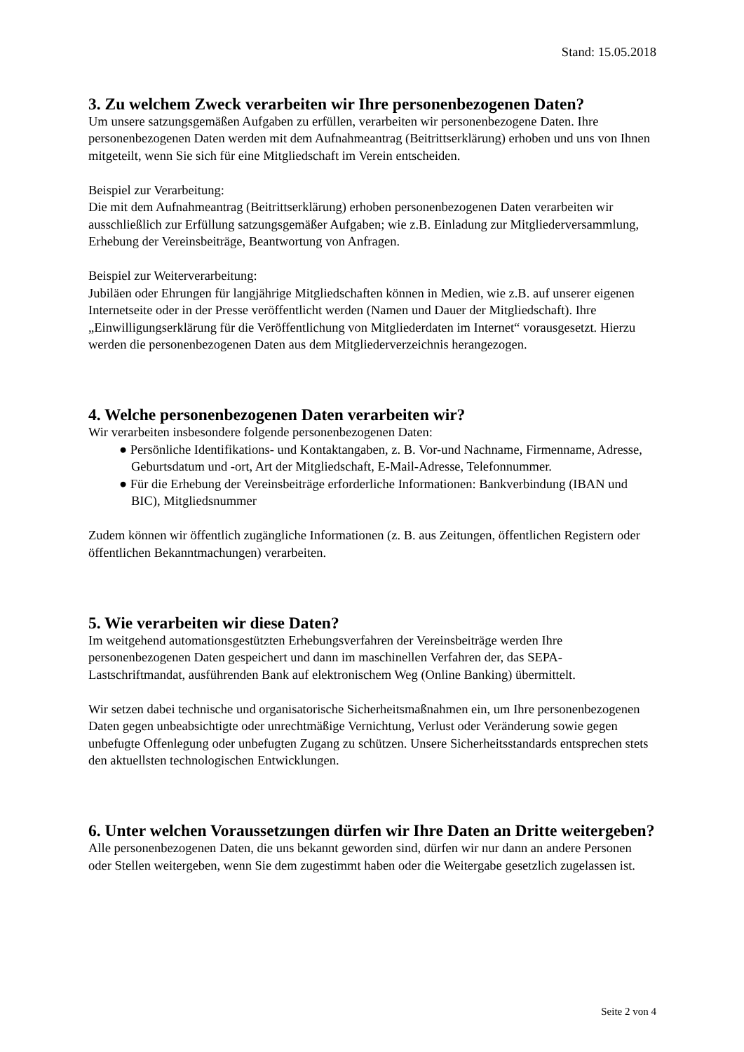Stand: 15.05.2018
3. Zu welchem Zweck verarbeiten wir Ihre personenbezogenen Daten?
Um unsere satzungsgemäßen Aufgaben zu erfüllen, verarbeiten wir personenbezogene Daten. Ihre personenbezogenen Daten werden mit dem Aufnahmeantrag (Beitrittserklärung) erhoben und uns von Ihnen mitgeteilt, wenn Sie sich für eine Mitgliedschaft im Verein entscheiden.
Beispiel zur Verarbeitung:
Die mit dem Aufnahmeantrag (Beitrittserklärung) erhoben personenbezogenen Daten verarbeiten wir ausschließlich zur Erfüllung satzungsgemäßer Aufgaben; wie z.B. Einladung zur Mitgliederversammlung, Erhebung der Vereinsbeiträge, Beantwortung von Anfragen.
Beispiel zur Weiterverarbeitung:
Jubiläen oder Ehrungen für langjährige Mitgliedschaften können in Medien, wie z.B. auf unserer eigenen Internetseite oder in der Presse veröffentlicht werden (Namen und Dauer der Mitgliedschaft). Ihre „Einwilligungserklärung für die Veröffentlichung von Mitgliederdaten im Internet“ vorausgesetzt. Hierzu werden die personenbezogenen Daten aus dem Mitgliederverzeichnis herangezogen.
4. Welche personenbezogenen Daten verarbeiten wir?
Wir verarbeiten insbesondere folgende personenbezogenen Daten:
● Persönliche Identifikations- und Kontaktangaben, z. B. Vor-und Nachname, Firmenname, Adresse, Geburtsdatum und -ort, Art der Mitgliedschaft, E-Mail-Adresse, Telefonnummer.
● Für die Erhebung der Vereinsbeiträge erforderliche Informationen: Bankverbindung (IBAN und BIC), Mitgliedsnummer
Zudem können wir öffentlich zugängliche Informationen (z. B. aus Zeitungen, öffentlichen Registern oder öffentlichen Bekanntmachungen) verarbeiten.
5. Wie verarbeiten wir diese Daten?
Im weitgehend automationsgestützten Erhebungsverfahren der Vereinsbeiträge werden Ihre personenbezogenen Daten gespeichert und dann im maschinellen Verfahren der, das SEPA-Lastschriftmandat, ausführenden Bank auf elektronischem Weg (Online Banking) übermittelt.
Wir setzen dabei technische und organisatorische Sicherheitsmaßnahmen ein, um Ihre personenbezogenen Daten gegen unbeabsichtigte oder unrechtmäßige Vernichtung, Verlust oder Veränderung sowie gegen unbefugte Offenlegung oder unbefugten Zugang zu schützen. Unsere Sicherheitsstandards entsprechen stets den aktuellsten technologischen Entwicklungen.
6. Unter welchen Voraussetzungen dürfen wir Ihre Daten an Dritte weitergeben?
Alle personenbezogenen Daten, die uns bekannt geworden sind, dürfen wir nur dann an andere Personen oder Stellen weitergeben, wenn Sie dem zugestimmt haben oder die Weitergabe gesetzlich zugelassen ist.
Seite 2 von 4